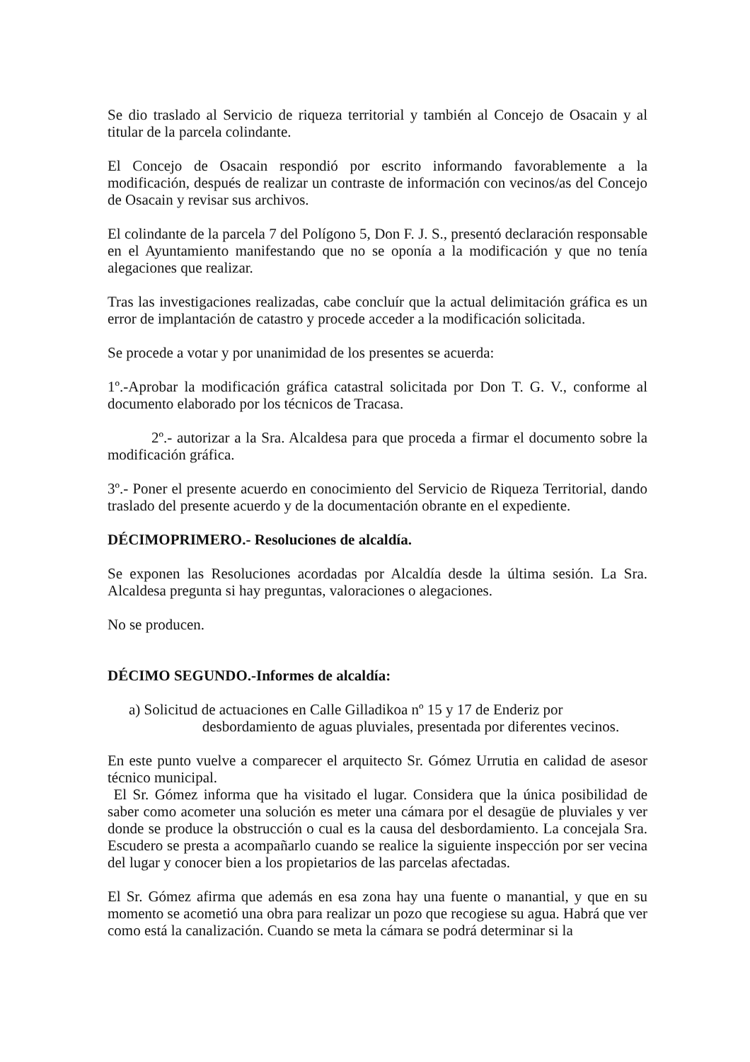Se dio traslado al Servicio de riqueza territorial y también al Concejo de Osacain y al titular de la parcela colindante.
El Concejo de Osacain respondió por escrito informando favorablemente a la modificación, después de realizar un contraste de información con vecinos/as del Concejo de Osacain y revisar sus archivos.
El colindante de la parcela 7 del Polígono 5, Don F. J. S., presentó declaración responsable en el Ayuntamiento manifestando que no se oponía a la modificación y que no tenía alegaciones que realizar.
Tras las investigaciones realizadas, cabe concluír que la actual delimitación gráfica es un error de implantación de catastro y procede acceder a la modificación solicitada.
Se procede a votar y por unanimidad de los presentes se acuerda:
1º.-Aprobar la modificación gráfica catastral solicitada por Don T. G. V., conforme al documento elaborado por los técnicos de Tracasa.
2º.- autorizar a la Sra. Alcaldesa para que proceda a firmar el documento sobre la modificación gráfica.
3º.- Poner el presente acuerdo en conocimiento del Servicio de Riqueza Territorial, dando traslado del presente acuerdo y de la documentación obrante en el expediente.
DÉCIMOPRIMERO.- Resoluciones de alcaldía.
Se exponen las Resoluciones acordadas por Alcaldía desde la última sesión. La Sra. Alcaldesa pregunta si hay preguntas, valoraciones o alegaciones.
No se producen.
DÉCIMO SEGUNDO.-Informes de alcaldía:
a) Solicitud de actuaciones en Calle Gilladikoa nº 15 y 17 de Enderiz por
desbordamiento de aguas pluviales, presentada por diferentes vecinos.
En este punto vuelve a comparecer el arquitecto Sr. Gómez Urrutia en calidad de asesor técnico municipal.
El Sr. Gómez informa que ha visitado el lugar. Considera que la única posibilidad de saber como acometer una solución es meter una cámara por el desagüe de pluviales y ver donde se produce la obstrucción o cual es la causa del desbordamiento. La concejala Sra. Escudero se presta a acompañarlo cuando se realice la siguiente inspección por ser vecina del lugar y conocer bien a los propietarios de las parcelas afectadas.
El Sr. Gómez afirma que además en esa zona hay una fuente o manantial, y que en su momento se acometió una obra para realizar un pozo que recogiese su agua. Habrá que ver como está la canalización. Cuando se meta la cámara se podrá determinar si la